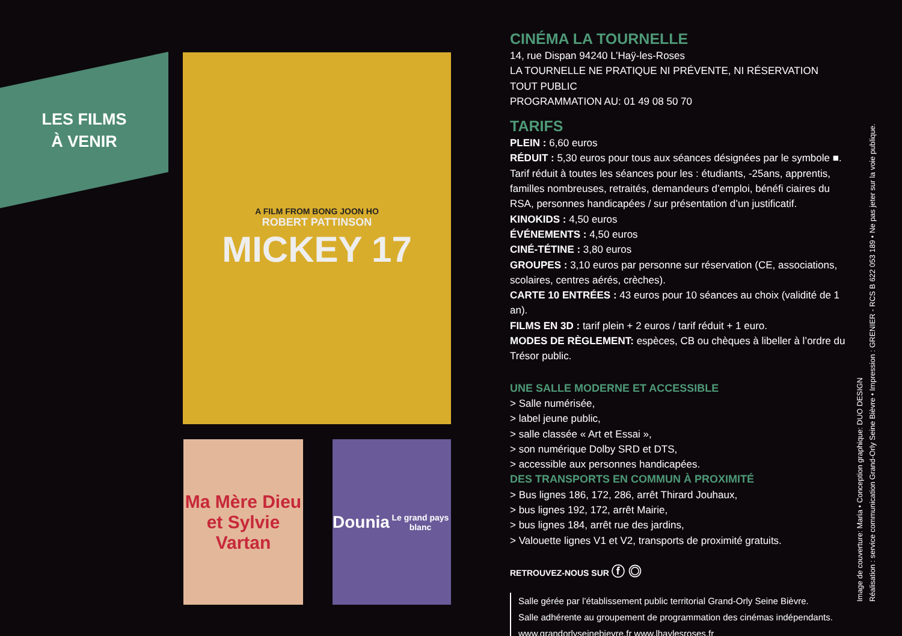LES FILMS À VENIR
A FILM FROM BONG JOON HO
ROBERT PATTINSON
MICKEY 17
Ma Mère Dieu et Sylvie Vartan
Dounia
Le grand pays blanc
CINÉMA LA TOURNELLE
14, rue Dispan 94240 L’Haÿ-les-Roses
LA TOURNELLE NE PRATIQUE NI PRÉVENTE, NI RÉSERVATION TOUT PUBLIC
PROGRAMMATION AU: 01 49 08 50 70
TARIFS
PLEIN : 6,60 euros
RÉDUIT : 5,30 euros pour tous aux séances désignées par le symbole ■.
Tarif réduit à toutes les séances pour les : étudiants, -25ans, apprentis, familles nombreuses, retraités, demandeurs d’emploi, bénéfi ciaires du RSA, personnes handicapées / sur présentation d’un justificatif.
KINOKIDS : 4,50 euros
ÉVÉNEMENTS : 4,50 euros
CINÉ-TÉTINE : 3,80 euros
GROUPES : 3,10 euros par personne sur réservation (CE, associations, scolaires, centres aérés, crèches).
CARTE 10 ENTRÉES : 43 euros pour 10 séances au choix (validité de 1 an).
FILMS EN 3D : tarif plein + 2 euros / tarif réduit + 1 euro.
MODES DE RÈGLEMENT: espèces, CB ou chèques à libeller à l’ordre du Trésor public.
UNE SALLE MODERNE ET ACCESSIBLE
> Salle numérisée,
> label jeune public,
> salle classée « Art et Essai »,
> son numérique Dolby SRD et DTS,
> accessible aux personnes handicapées.
DES TRANSPORTS EN COMMUN À PROXIMITÉ
> Bus lignes 186, 172, 286, arrêt Thirard Jouhaux,
> bus lignes 192, 172, arrêt Mairie,
> bus lignes 184, arrêt rue des jardins,
> Valouette lignes V1 et V2, transports de proximité gratuits.
RETROUVEZ-NOUS SUR ⓕ ◎
Salle gérée par l’établissement public territorial Grand-Orly Seine Bièvre.
Salle adhérente au groupement de programmation des cinémas indépendants.
www.grandorlyseinebievre.fr www.lhaylesroses.fr
Image de couverture: Maria • Conception graphique: DUO DESIGN
Réalisation : service communication Grand-Orly Seine Bièvre • Impression : GRENIER - RCS B 622 053 189 • Ne pas jeter sur la voie publique.